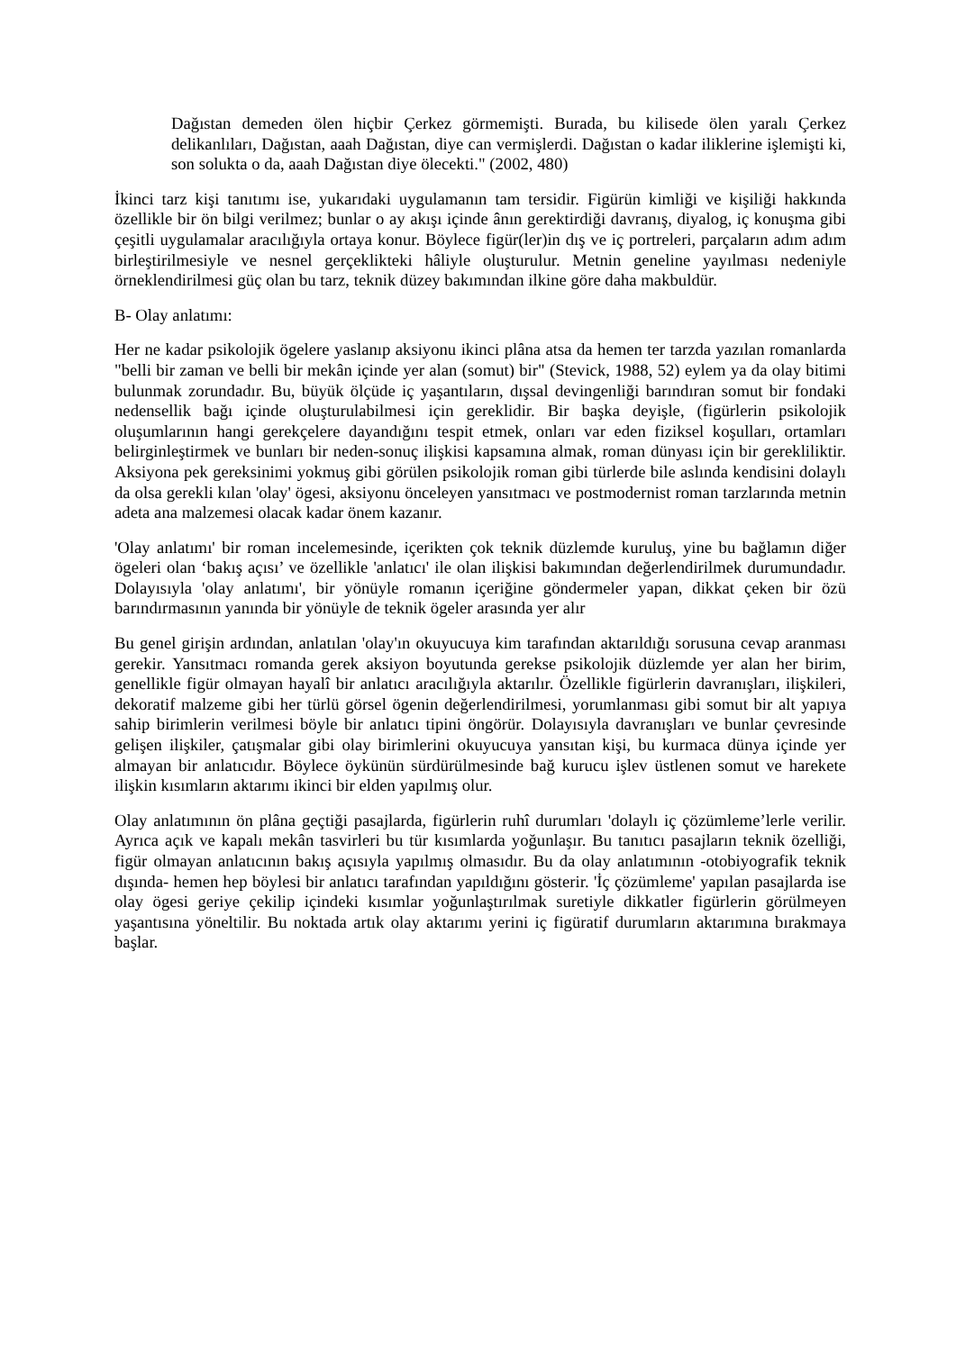Dağıstan demeden ölen hiçbir Çerkez görmemişti. Burada, bu kilisede ölen yaralı Çerkez delikanlıları, Dağıstan, aaah Dağıstan, diye can vermişlerdi. Dağıstan o kadar iliklerine işlemişti ki, son solukta o da, aaah Dağıstan diye ölecekti." (2002, 480)
İkinci tarz kişi tanıtımı ise, yukarıdaki uygulamanın tam tersidir. Figürün kimliği ve kişiliği hakkında özellikle bir ön bilgi verilmez; bunlar o ay akışı içinde ânın gerektirdiği davranış, diyalog, iç konuşma gibi çeşitli uygulamalar aracılığıyla ortaya konur. Böylece figür(ler)in dış ve iç portreleri, parçaların adım adım birleştirilmesiyle ve nesnel gerçeklikteki hâliyle oluşturulur. Metnin geneline yayılması nedeniyle örneklendirilmesi güç olan bu tarz, teknik düzey bakımından ilkine göre daha makbuldür.
B- Olay anlatımı:
Her ne kadar psikolojik ögelere yaslanıp aksiyonu ikinci plâna atsa da hemen ter tarzda yazılan romanlarda "belli bir zaman ve belli bir mekân içinde yer alan (somut) bir" (Stevick, 1988, 52) eylem ya da olay bitimi bulunmak zorundadır. Bu, büyük ölçüde iç yaşantıların, dışsal devingenliği barındıran somut bir fondaki nedensellik bağı içinde oluşturulabilmesi için gereklidir. Bir başka deyişle, (figürlerin psikolojik oluşumlarının hangi gerekçelere dayandığını tespit etmek, onları var eden fiziksel koşulları, ortamları belirginleştirmek ve bunları bir neden-sonuç ilişkisi kapsamına almak, roman dünyası için bir gerekliliktir. Aksiyona pek gereksinimi yokmuş gibi görülen psikolojik roman gibi türlerde bile aslında kendisini dolaylı da olsa gerekli kılan 'olay' ögesi, aksiyonu önceleyen yansıtmacı ve postmodernist roman tarzlarında metnin adeta ana malzemesi olacak kadar önem kazanır.
'Olay anlatımı' bir roman incelemesinde, içerikten çok teknik düzlemde kuruluş, yine bu bağlamın diğer ögeleri olan ‘bakış açısı’ ve özellikle 'anlatıcı' ile olan ilişkisi bakımından değerlendirilmek durumundadır. Dolayısıyla 'olay anlatımı', bir yönüyle romanın içeriğine göndermeler yapan, dikkat çeken bir özü barındırmasının yanında bir yönüyle de teknik ögeler arasında yer alır
Bu genel girişin ardından, anlatılan 'olay'ın okuyucuya kim tarafından aktarıldığı sorusuna cevap aranması gerekir. Yansıtmacı romanda gerek aksiyon boyutunda gerekse psikolojik düzlemde yer alan her birim, genellikle figür olmayan hayalî bir anlatıcı aracılığıyla aktarılır. Özellikle figürlerin davranışları, ilişkileri, dekoratif malzeme gibi her türlü görsel ögenin değerlendirilmesi, yorumlanması gibi somut bir alt yapıya sahip birimlerin verilmesi böyle bir anlatıcı tipini öngörür. Dolayısıyla davranışları ve bunlar çevresinde gelişen ilişkiler, çatışmalar gibi olay birimlerini okuyucuya yansıtan kişi, bu kurmaca dünya içinde yer almayan bir anlatıcıdır. Böylece öykünün sürdürülmesinde bağ kurucu işlev üstlenen somut ve harekete ilişkin kısımların aktarımı ikinci bir elden yapılmış olur.
Olay anlatımının ön plâna geçtiği pasajlarda, figürlerin ruhî durumları 'dolaylı iç çözümleme’lerle verilir. Ayrıca açık ve kapalı mekân tasvirleri bu tür kısımlarda yoğunlaşır. Bu tanıtıcı pasajların teknik özelliği, figür olmayan anlatıcının bakış açısıyla yapılmış olmasıdır. Bu da olay anlatımının -otobiyografik teknik dışında- hemen hep böylesi bir anlatıcı tarafından yapıldığını gösterir. 'İç çözümleme' yapılan pasajlarda ise olay ögesi geriye çekilip içindeki kısımlar yoğunlaştırılmak suretiyle dikkatler figürlerin görülmeyen yaşantısına yöneltilir. Bu noktada artık olay aktarımı yerini iç figüratif durumların aktarımına bırakmaya başlar.